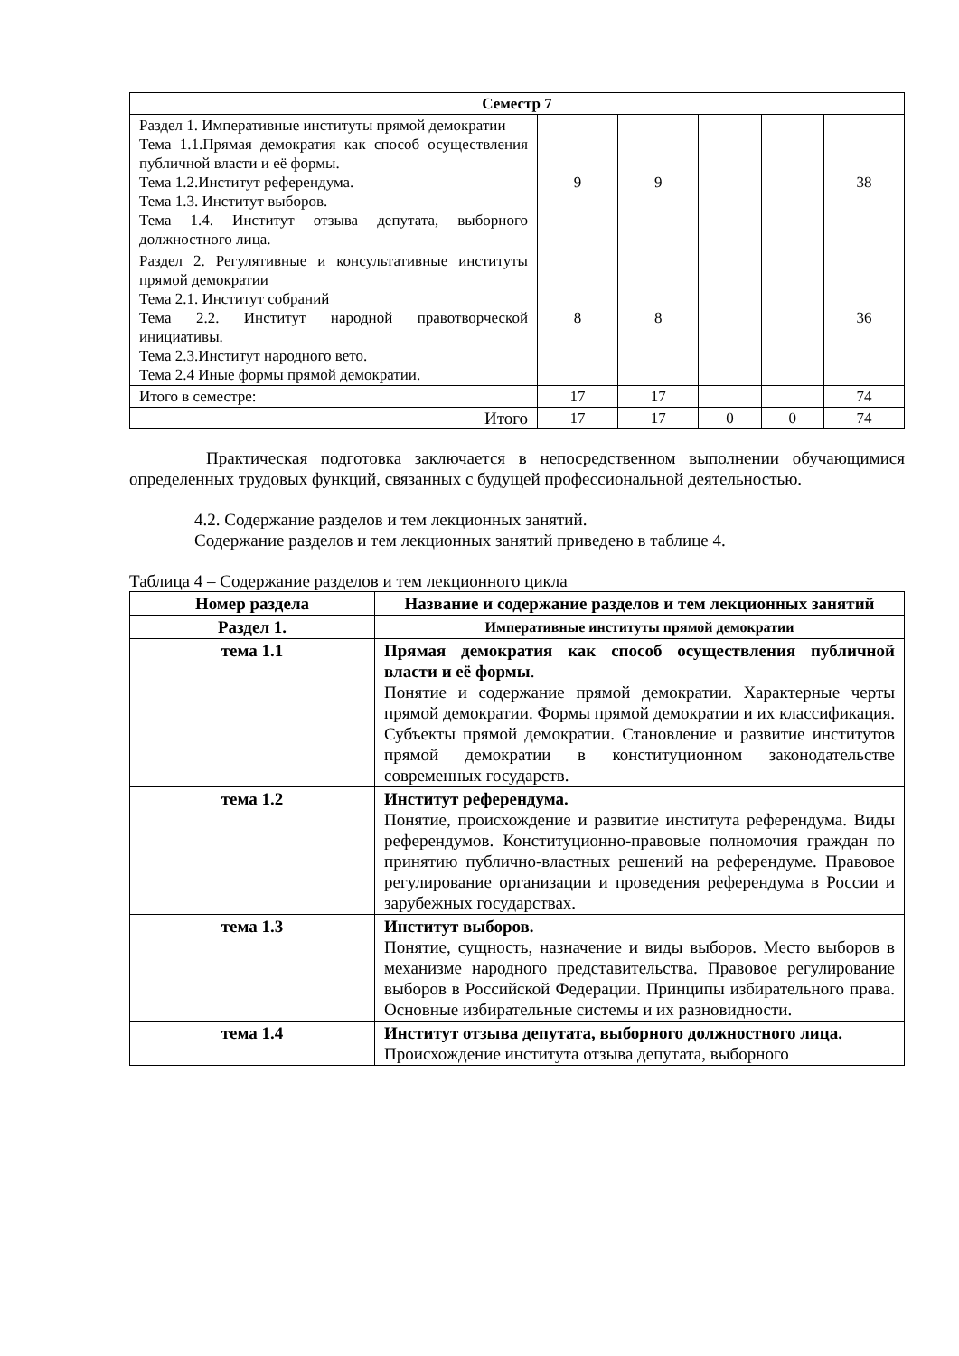| Семестр 7 | | | | | |
| Раздел 1. Императивные институты прямой демократии Тема 1.1.Прямая демократия как способ осуществления публичной власти и её формы. Тема 1.2.Институт референдума. Тема 1.3. Институт выборов. Тема 1.4. Институт отзыва депутата, выборного должностного лица. | 9 | 9 | | | 38 |
| Раздел 2. Регулятивные и консультативные институты прямой демократии Тема 2.1. Институт собраний Тема 2.2. Институт народной правотворческой инициативы. Тема 2.3.Институт народного вето. Тема 2.4 Иные формы прямой демократии. | 8 | 8 | | | 36 |
| Итого в семестре: | 17 | 17 | | | 74 |
| Итого | 17 | 17 | 0 | 0 | 74 |
Практическая подготовка заключается в непосредственном выполнении обучающимися определенных трудовых функций, связанных с будущей профессиональной деятельностью.
4.2. Содержание разделов и тем лекционных занятий.
Содержание разделов и тем лекционных занятий приведено в таблице 4.
Таблица 4 – Содержание разделов и тем лекционного цикла
| Номер раздела | Название и содержание разделов и тем лекционных занятий |
| --- | --- |
| Раздел 1. | Императивные институты прямой демократии |
| тема 1.1 | Прямая демократия как способ осуществления публичной власти и её формы . Понятие и содержание прямой демократии. Характерные черты прямой демократии. Формы прямой демократии и их классификация. Субъекты прямой демократии. Становление и развитие институтов прямой демократии в конституционном законодательстве современных государств. |
| тема 1.2 | Институт референдума. Понятие, происхождение и развитие института референдума. Виды референдумов. Конституционно-правовые полномочия граждан по принятию публично-властных решений на референдуме. Правовое регулирование организации и проведения референдума в России и зарубежных государствах. |
| тема 1.3 | Институт выборов. Понятие, сущность, назначение и виды выборов. Место выборов в механизме народного представительства. Правовое регулирование выборов в Российской Федерации. Принципы избирательного права. Основные избирательные системы и их разновидности. |
| тема 1.4 | Институт отзыва депутата, выборного должностного лица. Происхождение института отзыва депутата, выборного |